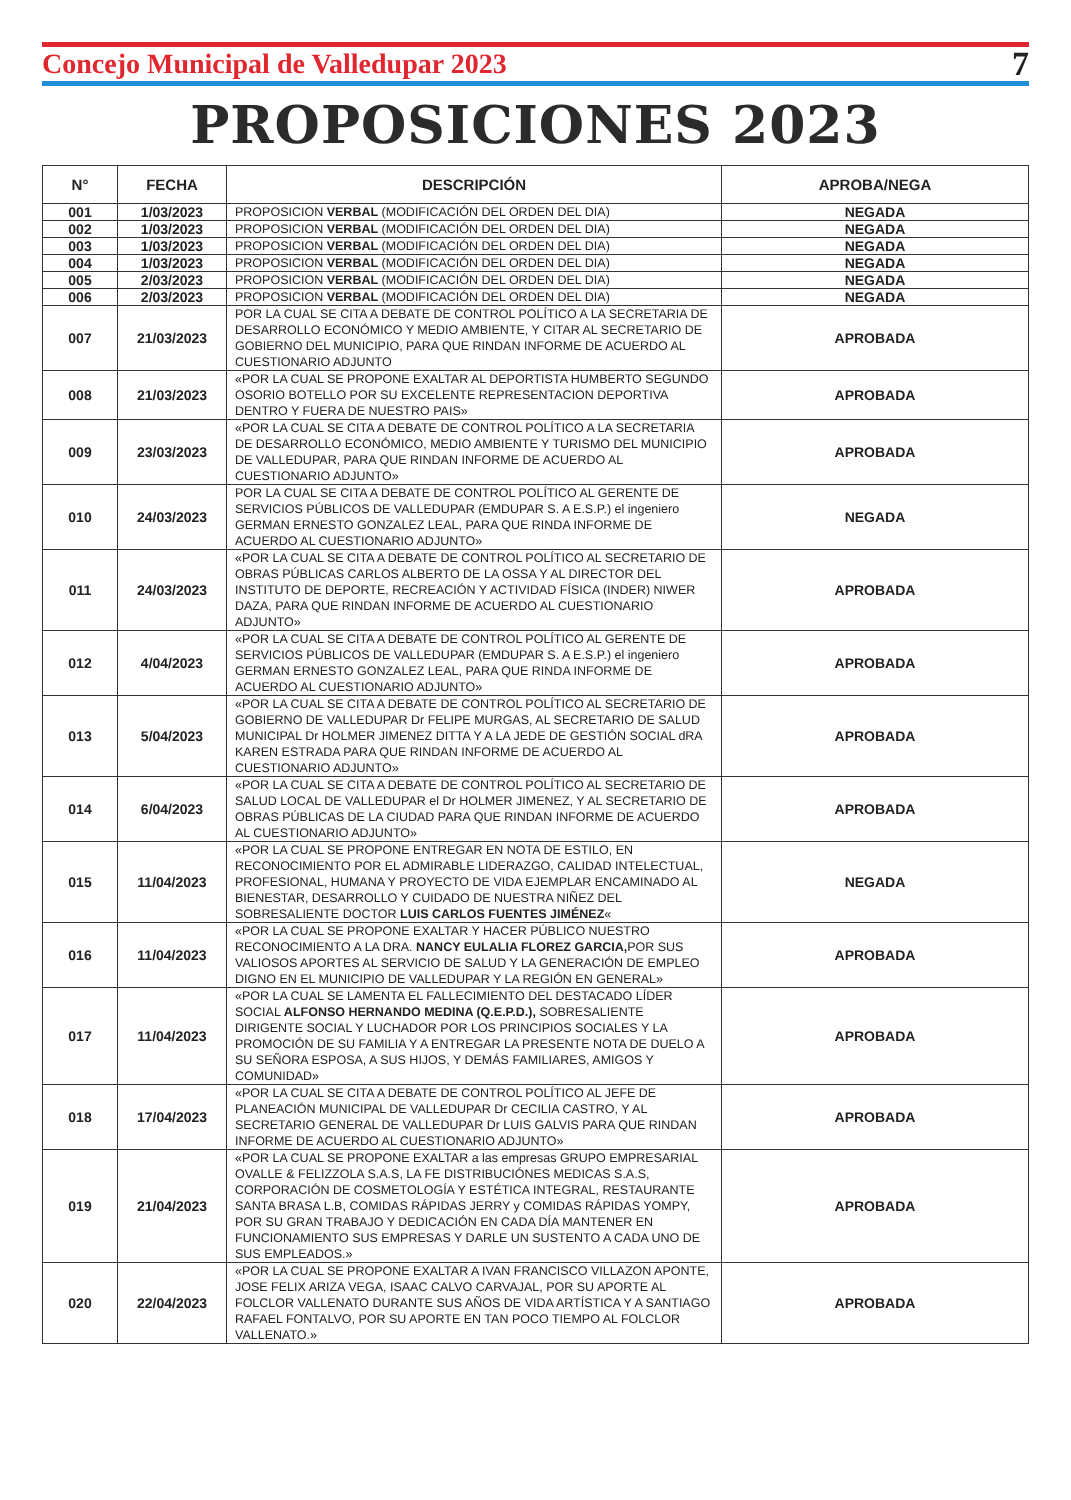Concejo Municipal de Valledupar 2023 7
PROPOSICIONES 2023
| N° | FECHA | DESCRIPCIÓN | APROBA/NEGA |
| --- | --- | --- | --- |
| 001 | 1/03/2023 | PROPOSICION VERBAL (MODIFICACIÓN DEL ORDEN DEL DIA) | NEGADA |
| 002 | 1/03/2023 | PROPOSICION VERBAL (MODIFICACIÓN DEL ORDEN DEL DIA) | NEGADA |
| 003 | 1/03/2023 | PROPOSICION VERBAL (MODIFICACIÓN DEL ORDEN DEL DIA) | NEGADA |
| 004 | 1/03/2023 | PROPOSICION VERBAL (MODIFICACIÓN DEL ORDEN DEL DIA) | NEGADA |
| 005 | 2/03/2023 | PROPOSICION VERBAL (MODIFICACIÓN DEL ORDEN DEL DIA) | NEGADA |
| 006 | 2/03/2023 | PROPOSICION VERBAL (MODIFICACIÓN DEL ORDEN DEL DIA) | NEGADA |
| 007 | 21/03/2023 | POR LA CUAL SE CITA A DEBATE DE CONTROL POLÍTICO A LA SECRETARIA DE DESARROLLO ECONÓMICO Y MEDIO AMBIENTE, Y CITAR AL SECRETARIO DE GOBIERNO DEL MUNICIPIO, PARA QUE RINDAN INFORME DE ACUERDO AL CUESTIONARIO ADJUNTO | APROBADA |
| 008 | 21/03/2023 | «POR LA CUAL SE PROPONE EXALTAR AL DEPORTISTA HUMBERTO SEGUNDO OSORIO BOTELLO POR SU EXCELENTE REPRESENTACION DEPORTIVA DENTRO Y FUERA DE NUESTRO PAIS» | APROBADA |
| 009 | 23/03/2023 | «POR LA CUAL SE CITA A DEBATE DE CONTROL POLÍTICO A LA SECRETARIA DE DESARROLLO ECONÓMICO, MEDIO AMBIENTE Y TURISMO DEL MUNICIPIO DE VALLEDUPAR, PARA QUE RINDAN INFORME DE ACUERDO AL CUESTIONARIO ADJUNTO» | APROBADA |
| 010 | 24/03/2023 | POR LA CUAL SE CITA A DEBATE DE CONTROL POLÍTICO AL GERENTE DE SERVICIOS PÚBLICOS DE VALLEDUPAR (EMDUPAR S. A E.S.P.) el ingeniero GERMAN ERNESTO GONZALEZ LEAL, PARA QUE RINDA INFORME DE ACUERDO AL CUESTIONARIO ADJUNTO» | NEGADA |
| 011 | 24/03/2023 | «POR LA CUAL SE CITA A DEBATE DE CONTROL POLÍTICO AL SECRETARIO DE OBRAS PÚBLICAS CARLOS ALBERTO DE LA OSSA Y AL DIRECTOR DEL INSTITUTO DE DEPORTE, RECREACIÓN Y ACTIVIDAD FÍSICA (INDER) NIWER DAZA, PARA QUE RINDAN INFORME DE ACUERDO AL CUESTIONARIO ADJUNTO» | APROBADA |
| 012 | 4/04/2023 | «POR LA CUAL SE CITA A DEBATE DE CONTROL POLÍTICO AL GERENTE DE SERVICIOS PÚBLICOS DE VALLEDUPAR (EMDUPAR S. A E.S.P.) el ingeniero GERMAN ERNESTO GONZALEZ LEAL, PARA QUE RINDA INFORME DE ACUERDO AL CUESTIONARIO ADJUNTO» | APROBADA |
| 013 | 5/04/2023 | «POR LA CUAL SE CITA A DEBATE DE CONTROL POLÍTICO AL SECRETARIO DE GOBIERNO DE VALLEDUPAR Dr FELIPE MURGAS, AL SECRETARIO DE SALUD MUNICIPAL Dr HOLMER JIMENEZ DITTA Y A LA JEDE DE GESTIÓN SOCIAL dRA KAREN ESTRADA PARA QUE RINDAN INFORME DE ACUERDO AL CUESTIONARIO ADJUNTO» | APROBADA |
| 014 | 6/04/2023 | «POR LA CUAL SE CITA A DEBATE DE CONTROL POLÍTICO AL SECRETARIO DE SALUD LOCAL DE VALLEDUPAR el Dr HOLMER JIMENEZ, Y AL SECRETARIO DE OBRAS PÚBLICAS DE LA CIUDAD PARA QUE RINDAN INFORME DE ACUERDO AL CUESTIONARIO ADJUNTO» | APROBADA |
| 015 | 11/04/2023 | «POR LA CUAL SE PROPONE ENTREGAR EN NOTA DE ESTILO, EN RECONOCIMIENTO POR EL ADMIRABLE LIDERAZGO, CALIDAD INTELECTUAL, PROFESIONAL, HUMANA Y PROYECTO DE VIDA EJEMPLAR ENCAMINADO AL BIENESTAR, DESARROLLO Y CUIDADO DE NUESTRA NIÑEZ DEL SOBRESALIENTE DOCTOR LUIS CARLOS FUENTES JIMÉNEZ « | NEGADA |
| 016 | 11/04/2023 | «POR LA CUAL SE PROPONE EXALTAR Y HACER PÚBLICO NUESTRO RECONOCIMIENTO A LA DRA. NANCY EULALIA FLOREZ GARCIA, POR SUS VALIOSOS APORTES AL SERVICIO DE SALUD Y LA GENERACIÓN DE EMPLEO DIGNO EN EL MUNICIPIO DE VALLEDUPAR Y LA REGIÓN EN GENERAL» | APROBADA |
| 017 | 11/04/2023 | «POR LA CUAL SE LAMENTA EL FALLECIMIENTO DEL DESTACADO LÍDER SOCIAL ALFONSO HERNANDO MEDINA (Q.E.P.D.), SOBRESALIENTE DIRIGENTE SOCIAL Y LUCHADOR POR LOS PRINCIPIOS SOCIALES Y LA PROMOCIÓN DE SU FAMILIA Y A ENTREGAR LA PRESENTE NOTA DE DUELO A SU SEÑORA ESPOSA, A SUS HIJOS, Y DEMÁS FAMILIARES, AMIGOS Y COMUNIDAD» | APROBADA |
| 018 | 17/04/2023 | «POR LA CUAL SE CITA A DEBATE DE CONTROL POLÍTICO AL JEFE DE PLANEACIÓN MUNICIPAL DE VALLEDUPAR Dr CECILIA CASTRO, Y AL SECRETARIO GENERAL DE VALLEDUPAR Dr LUIS GALVIS PARA QUE RINDAN INFORME DE ACUERDO AL CUESTIONARIO ADJUNTO» | APROBADA |
| 019 | 21/04/2023 | «POR LA CUAL SE PROPONE EXALTAR a las empresas GRUPO EMPRESARIAL OVALLE & FELIZZOLA S.A.S, LA FE DISTRIBUCIÓNES MEDICAS S.A.S, CORPORACIÓN DE COSMETOLOGÍA Y ESTÉTICA INTEGRAL, RESTAURANTE SANTA BRASA L.B, COMIDAS RÁPIDAS JERRY y COMIDAS RÁPIDAS YOMPY, POR SU GRAN TRABAJO Y DEDICACIÓN EN CADA DÍA MANTENER EN FUNCIONAMIENTO SUS EMPRESAS Y DARLE UN SUSTENTO A CADA UNO DE SUS EMPLEADOS.» | APROBADA |
| 020 | 22/04/2023 | «POR LA CUAL SE PROPONE EXALTAR A IVAN FRANCISCO VILLAZON APONTE, JOSE FELIX ARIZA VEGA, ISAAC CALVO CARVAJAL, POR SU APORTE AL FOLCLOR VALLENATO DURANTE SUS AÑOS DE VIDA ARTÍSTICA Y A SANTIAGO RAFAEL FONTALVO, POR SU APORTE EN TAN POCO TIEMPO AL FOLCLOR VALLENATO.» | APROBADA |